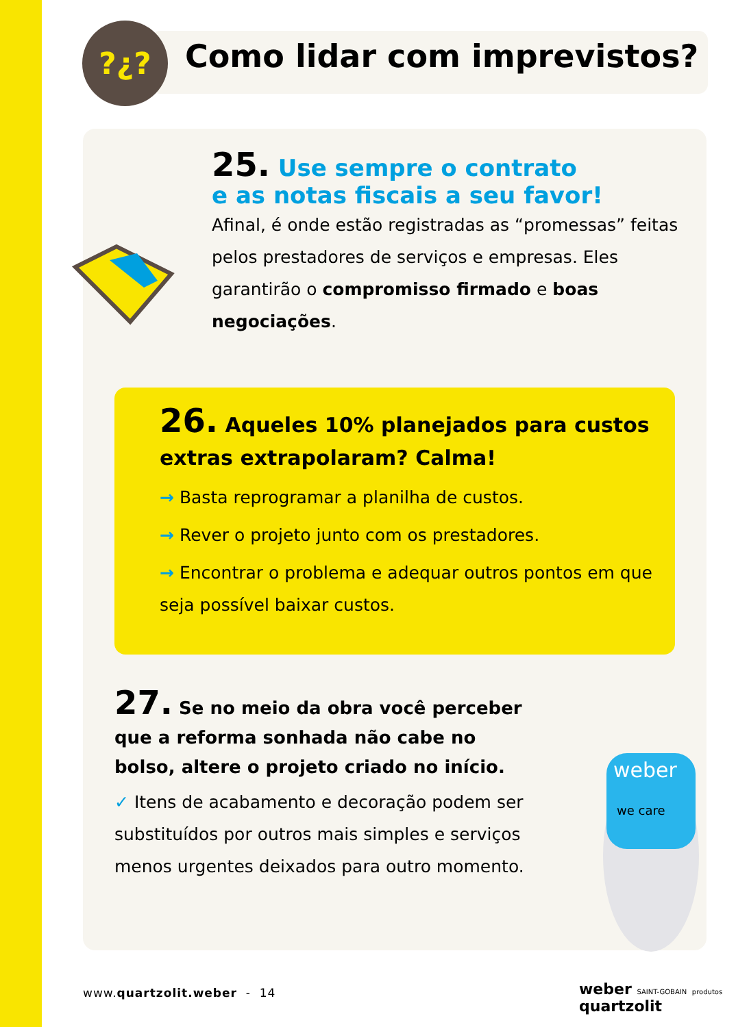?¿?
Como lidar com imprevistos?
25. Use sempre o contrato
e as notas fiscais a seu favor!
Afinal, é onde estão registradas as “promessas” feitas pelos prestadores de serviços e empresas. Eles garantirão o compromisso firmado e boas negociações.
26. Aqueles 10% planejados para custos extras extrapolaram? Calma!
→ Basta reprogramar a planilha de custos.
→ Rever o projeto junto com os prestadores.
→ Encontrar o problema e adequar outros pontos em que seja possível baixar custos.
27. Se no meio da obra você perceber que a reforma sonhada não cabe no bolso, altere o projeto criado no início.
✓ Itens de acabamento e decoração podem ser substituídos por outros mais simples e serviços menos urgentes deixados para outro momento.
weber
we care
www.quartzolit.weber - 14
weber SAINT-GOBAIN produtos quartzolit